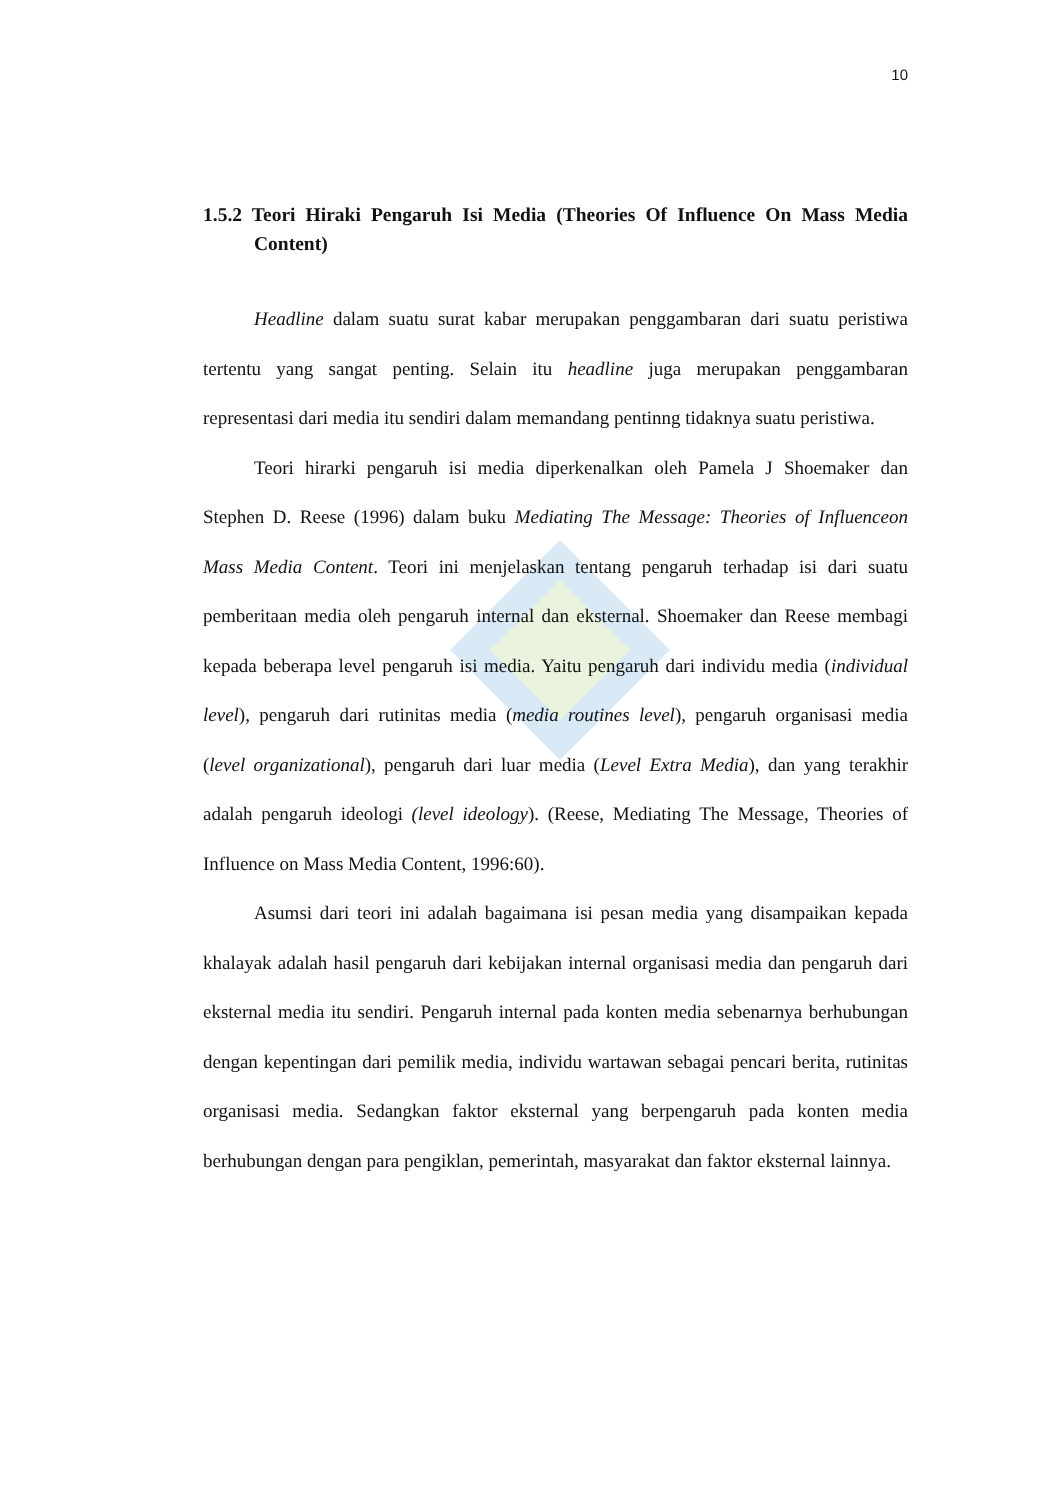10
1.5.2 Teori Hiraki Pengaruh Isi Media (Theories Of Influence On Mass Media Content)
Headline dalam suatu surat kabar merupakan penggambaran dari suatu peristiwa tertentu yang sangat penting. Selain itu headline juga merupakan penggambaran representasi dari media itu sendiri dalam memandang pentinng tidaknya suatu peristiwa.
Teori hirarki pengaruh isi media diperkenalkan oleh Pamela J Shoemaker dan Stephen D. Reese (1996) dalam buku Mediating The Message: Theories of Influenceon Mass Media Content. Teori ini menjelaskan tentang pengaruh terhadap isi dari suatu pemberitaan media oleh pengaruh internal dan eksternal. Shoemaker dan Reese membagi kepada beberapa level pengaruh isi media. Yaitu pengaruh dari individu media (individual level), pengaruh dari rutinitas media (media routines level), pengaruh organisasi media (level organizational), pengaruh dari luar media (Level Extra Media), dan yang terakhir adalah pengaruh ideologi (level ideology). (Reese, Mediating The Message, Theories of Influence on Mass Media Content, 1996:60).
Asumsi dari teori ini adalah bagaimana isi pesan media yang disampaikan kepada khalayak adalah hasil pengaruh dari kebijakan internal organisasi media dan pengaruh dari eksternal media itu sendiri. Pengaruh internal pada konten media sebenarnya berhubungan dengan kepentingan dari pemilik media, individu wartawan sebagai pencari berita, rutinitas organisasi media. Sedangkan faktor eksternal yang berpengaruh pada konten media berhubungan dengan para pengiklan, pemerintah, masyarakat dan faktor eksternal lainnya.